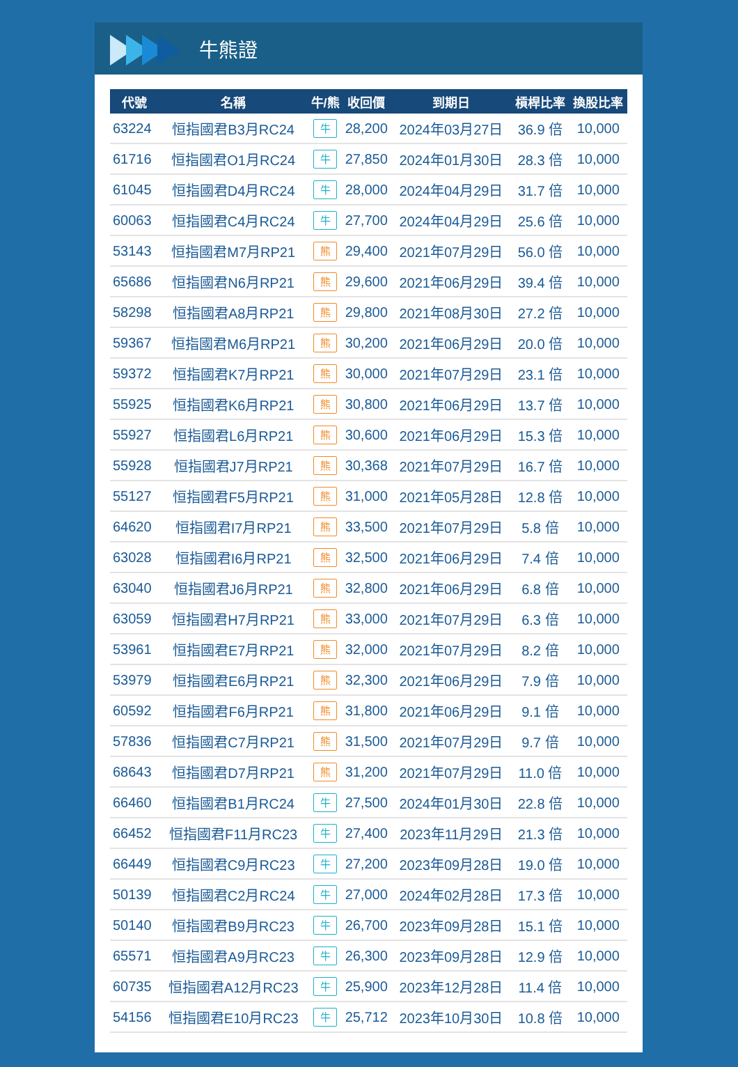牛熊證
| 代號 | 名稱 | 牛/熊 | 收回價 | 到期日 | 槓桿比率 | 換股比率 |
| --- | --- | --- | --- | --- | --- | --- |
| 63224 | 恒指國君B3月RC24 | 牛 | 28,200 | 2024年03月27日 | 36.9 倍 | 10,000 |
| 61716 | 恒指國君O1月RC24 | 牛 | 27,850 | 2024年01月30日 | 28.3 倍 | 10,000 |
| 61045 | 恒指國君D4月RC24 | 牛 | 28,000 | 2024年04月29日 | 31.7 倍 | 10,000 |
| 60063 | 恒指國君C4月RC24 | 牛 | 27,700 | 2024年04月29日 | 25.6 倍 | 10,000 |
| 53143 | 恒指國君M7月RP21 | 熊 | 29,400 | 2021年07月29日 | 56.0 倍 | 10,000 |
| 65686 | 恒指國君N6月RP21 | 熊 | 29,600 | 2021年06月29日 | 39.4 倍 | 10,000 |
| 58298 | 恒指國君A8月RP21 | 熊 | 29,800 | 2021年08月30日 | 27.2 倍 | 10,000 |
| 59367 | 恒指國君M6月RP21 | 熊 | 30,200 | 2021年06月29日 | 20.0 倍 | 10,000 |
| 59372 | 恒指國君K7月RP21 | 熊 | 30,000 | 2021年07月29日 | 23.1 倍 | 10,000 |
| 55925 | 恒指國君K6月RP21 | 熊 | 30,800 | 2021年06月29日 | 13.7 倍 | 10,000 |
| 55927 | 恒指國君L6月RP21 | 熊 | 30,600 | 2021年06月29日 | 15.3 倍 | 10,000 |
| 55928 | 恒指國君J7月RP21 | 熊 | 30,368 | 2021年07月29日 | 16.7 倍 | 10,000 |
| 55127 | 恒指國君F5月RP21 | 熊 | 31,000 | 2021年05月28日 | 12.8 倍 | 10,000 |
| 64620 | 恒指國君I7月RP21 | 熊 | 33,500 | 2021年07月29日 | 5.8 倍 | 10,000 |
| 63028 | 恒指國君I6月RP21 | 熊 | 32,500 | 2021年06月29日 | 7.4 倍 | 10,000 |
| 63040 | 恒指國君J6月RP21 | 熊 | 32,800 | 2021年06月29日 | 6.8 倍 | 10,000 |
| 63059 | 恒指國君H7月RP21 | 熊 | 33,000 | 2021年07月29日 | 6.3 倍 | 10,000 |
| 53961 | 恒指國君E7月RP21 | 熊 | 32,000 | 2021年07月29日 | 8.2 倍 | 10,000 |
| 53979 | 恒指國君E6月RP21 | 熊 | 32,300 | 2021年06月29日 | 7.9 倍 | 10,000 |
| 60592 | 恒指國君F6月RP21 | 熊 | 31,800 | 2021年06月29日 | 9.1 倍 | 10,000 |
| 57836 | 恒指國君C7月RP21 | 熊 | 31,500 | 2021年07月29日 | 9.7 倍 | 10,000 |
| 68643 | 恒指國君D7月RP21 | 熊 | 31,200 | 2021年07月29日 | 11.0 倍 | 10,000 |
| 66460 | 恒指國君B1月RC24 | 牛 | 27,500 | 2024年01月30日 | 22.8 倍 | 10,000 |
| 66452 | 恒指國君F11月RC23 | 牛 | 27,400 | 2023年11月29日 | 21.3 倍 | 10,000 |
| 66449 | 恒指國君C9月RC23 | 牛 | 27,200 | 2023年09月28日 | 19.0 倍 | 10,000 |
| 50139 | 恒指國君C2月RC24 | 牛 | 27,000 | 2024年02月28日 | 17.3 倍 | 10,000 |
| 50140 | 恒指國君B9月RC23 | 牛 | 26,700 | 2023年09月28日 | 15.1 倍 | 10,000 |
| 65571 | 恒指國君A9月RC23 | 牛 | 26,300 | 2023年09月28日 | 12.9 倍 | 10,000 |
| 60735 | 恒指國君A12月RC23 | 牛 | 25,900 | 2023年12月28日 | 11.4 倍 | 10,000 |
| 54156 | 恒指國君E10月RC23 | 牛 | 25,712 | 2023年10月30日 | 10.8 倍 | 10,000 |